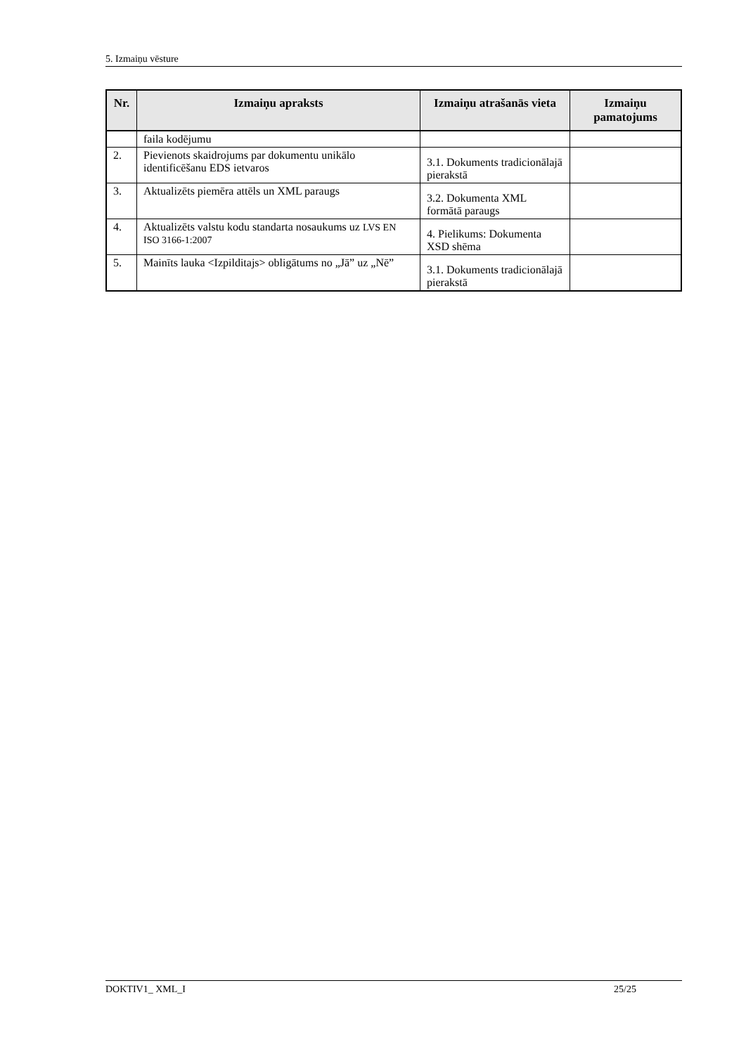5. Izmaiņu vēsture
| Nr. | Izmaiņu apraksts | Izmaiņu atrašanās vieta | Izmaiņu pamatojums |
| --- | --- | --- | --- |
| | faila kodējumu | | |
| 2. | Pievienots skaidrojums par dokumentu unikālo identificēšanu EDS ietvaros | 3.1. Dokuments tradicionālajā pierakstā | |
| 3. | Aktualizēts piemēra attēls un XML paraugs | 3.2. Dokumenta XML formātā paraugs | |
| 4. | Aktualizēts valstu kodu standarta nosaukums uz LVS EN ISO 3166-1:2007 | 4. Pielikums: Dokumenta XSD shēma | |
| 5. | Mainīts lauka <Izpilditajs> obligātums no „Jā” uz „Nē” | 3.1. Dokuments tradicionālajā pierakstā | |
DOKTIV1_ XML_I 25/25